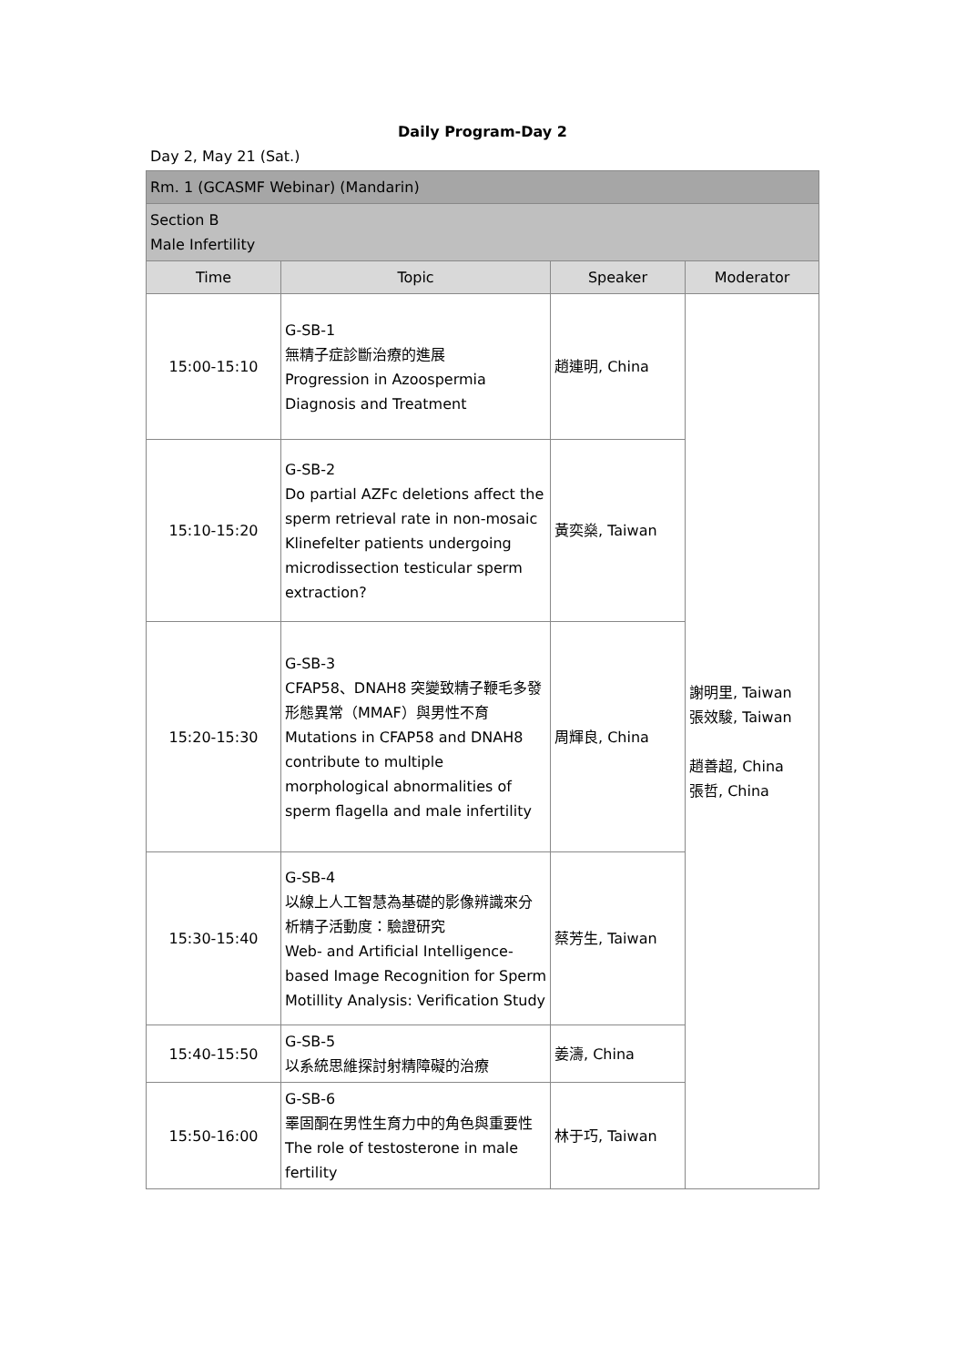Daily Program-Day 2
Day 2, May 21 (Sat.)
| Rm. 1 (GCASMF Webinar) (Mandarin) | | | |
| Section B Male Infertility | | | |
| Time | Topic | Speaker | Moderator |
| 15:00-15:10 | G-SB-1 無精子症診斷治療的進展 Progression in Azoospermia Diagnosis and Treatment | 趙連明, China | 謝明里, Taiwan 張效駿, Taiwan 趙善超, China 張哲, China |
| 15:10-15:20 | G-SB-2 Do partial AZFc deletions affect the sperm retrieval rate in non-mosaic Klinefelter patients undergoing microdissection testicular sperm extraction? | 黃奕燊, Taiwan | |
| 15:20-15:30 | G-SB-3 CFAP58、DNAH8 突變致精子鞭毛多發形態異常（MMAF）與男性不育 Mutations in CFAP58 and DNAH8 contribute to multiple morphological abnormalities of sperm flagella and male infertility | 周輝良, China | |
| 15:30-15:40 | G-SB-4 以線上人工智慧為基礎的影像辨識來分析精子活動度：驗證研究 Web- and Artificial Intelligence-based Image Recognition for Sperm Motillity Analysis: Verification Study | 蔡芳生, Taiwan | |
| 15:40-15:50 | G-SB-5 以系統思維探討射精障礙的治療 | 姜濤, China | |
| 15:50-16:00 | G-SB-6 睪固酮在男性生育力中的角色與重要性 The role of testosterone in male fertility | 林于巧, Taiwan | |